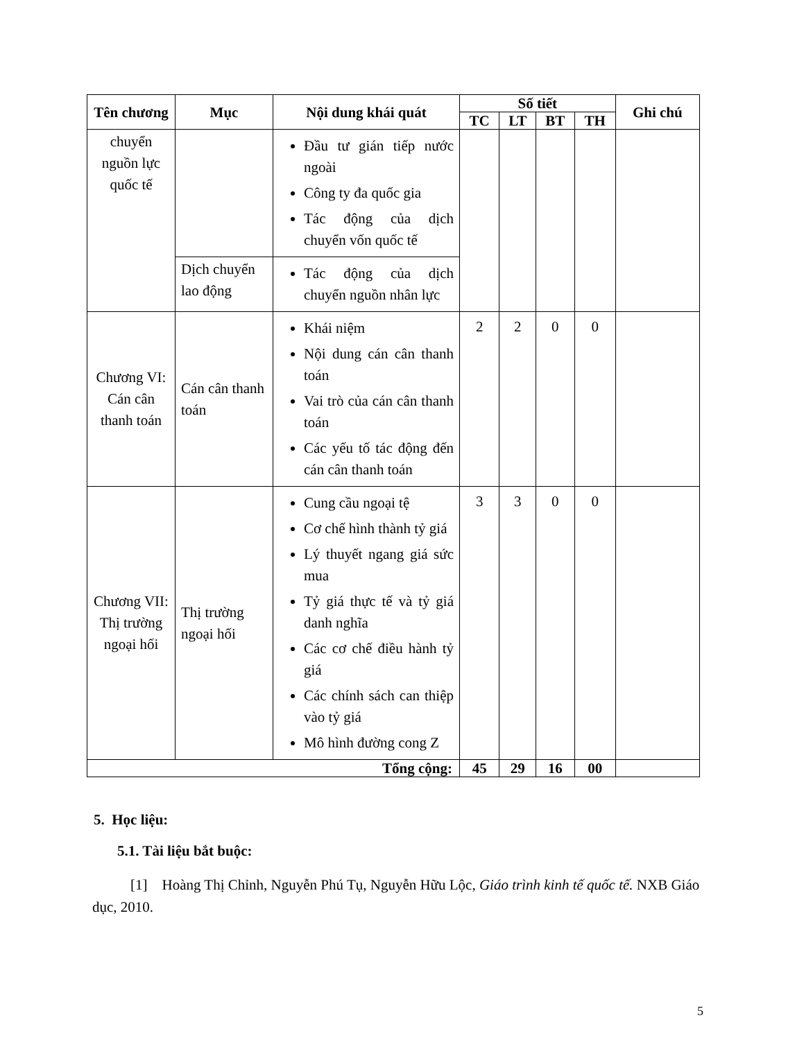| Tên chương | Mục | Nội dung khái quát | Số tiết | | | | Ghi chú |
| --- | --- | --- | --- | --- | --- | --- | --- |
| | | | TC | LT | BT | TH | |
| chuyển nguồn lực quốc tế | | Đầu tư gián tiếp nước ngoài Công ty đa quốc gia Tác động của dịch chuyển vốn quốc tế | | | | | |
| | Dịch chuyển lao động | Tác động của dịch chuyển nguồn nhân lực | | | | | |
| Chương VI: Cán cân thanh toán | Cán cân thanh toán | Khái niệm Nội dung cán cân thanh toán Vai trò của cán cân thanh toán Các yếu tố tác động đến cán cân thanh toán | 2 | 2 | 0 | 0 | |
| Chương VII: Thị trường ngoại hối | Thị trường ngoại hối | Cung cầu ngoại tệ Cơ chế hình thành tỷ giá Lý thuyết ngang giá sức mua Tỷ giá thực tế và tỷ giá danh nghĩa Các cơ chế điều hành tỷ giá Các chính sách can thiệp vào tỷ giá Mô hình đường cong Z | 3 | 3 | 0 | 0 | |
| Tổng cộng: | | | 45 | 29 | 16 | 00 | |
5. Học liệu:
5.1. Tài liệu bắt buộc:
[1] Hoàng Thị Chỉnh, Nguyễn Phú Tụ, Nguyễn Hữu Lộc, Giáo trình kinh tế quốc tế. NXB Giáo dục, 2010.
5